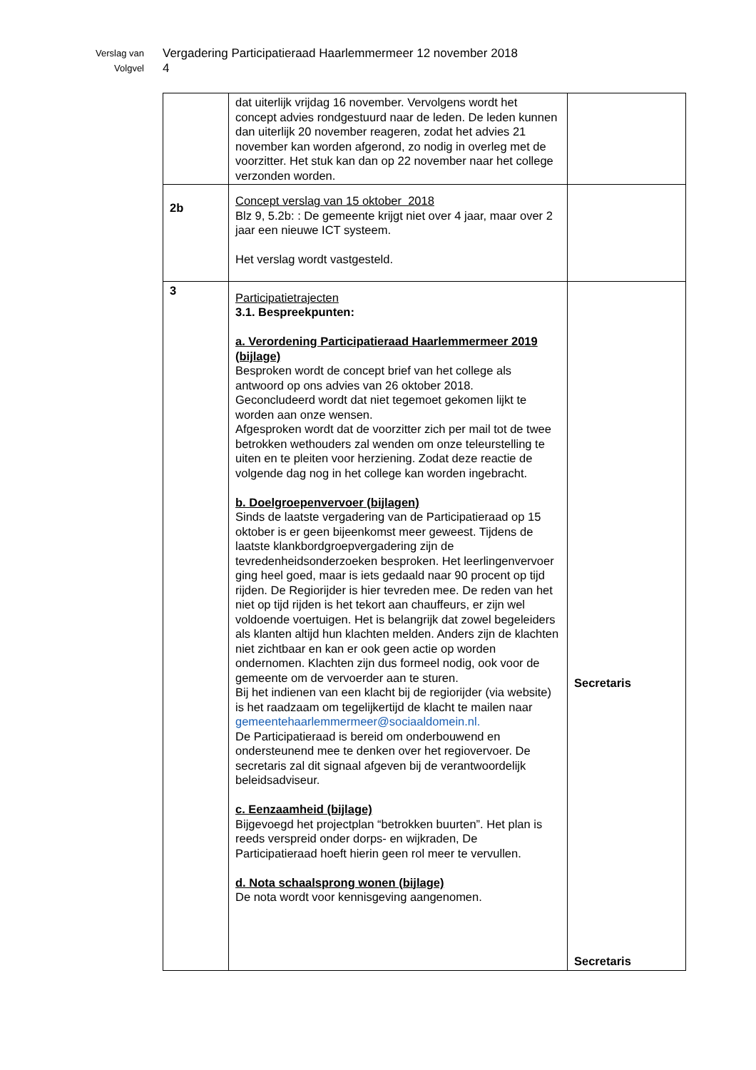Verslag van
Volgvel
Vergadering Participatieraad Haarlemmermeer 12 november 2018
4
| | dat uiterlijk vrijdag 16 november. Vervolgens wordt het concept advies rondgestuurd naar de leden. De leden kunnen dan uiterlijk 20 november reageren, zodat het advies 21 november kan worden afgerond, zo nodig in overleg met de voorzitter. Het stuk kan dan op 22 november naar het college verzonden worden. | |
| 2b | Concept verslag van 15 oktober 2018 Blz 9, 5.2b: : De gemeente krijgt niet over 4 jaar, maar over 2 jaar een nieuwe ICT systeem. Het verslag wordt vastgesteld. | |
| 3 | Participatietrajecten 3.1. Bespreekpunten: a. Verordening Participatieraad Haarlemmermeer 2019 (bijlage) Besproken wordt de concept brief van het college als antwoord op ons advies van 26 oktober 2018. Geconcludeerd wordt dat niet tegemoet gekomen lijkt te worden aan onze wensen. Afgesproken wordt dat de voorzitter zich per mail tot de twee betrokken wethouders zal wenden om onze teleurstelling te uiten en te pleiten voor herziening. Zodat deze reactie de volgende dag nog in het college kan worden ingebracht. b. Doelgroepenvervoer (bijlagen) Sinds de laatste vergadering van de Participatieraad op 15 oktober is er geen bijeenkomst meer geweest. Tijdens de laatste klankbordgroepvergadering zijn de tevredenheidsonderzoeken besproken. Het leerlingenvervoer ging heel goed, maar is iets gedaald naar 90 procent op tijd rijden. De Regiorijder is hier tevreden mee. De reden van het niet op tijd rijden is het tekort aan chauffeurs, er zijn wel voldoende voertuigen. Het is belangrijk dat zowel begeleiders als klanten altijd hun klachten melden. Anders zijn de klachten niet zichtbaar en kan er ook geen actie op worden ondernomen. Klachten zijn dus formeel nodig, ook voor de gemeente om de vervoerder aan te sturen. Bij het indienen van een klacht bij de regiorijder (via website) is het raadzaam om tegelijkertijd de klacht te mailen naar gemeentehaarlemmermeer@sociaaldomein.nl. De Participatieraad is bereid om onderbouwend en ondersteunend mee te denken over het regiovervoer. De secretaris zal dit signaal afgeven bij de verantwoordelijk beleidsadviseur. c. Eenzaamheid (bijlage) Bijgevoegd het projectplan “betrokken buurten”. Het plan is reeds verspreid onder dorps- en wijkraden, De Participatieraad hoeft hierin geen rol meer te vervullen. d. Nota schaalsprong wonen (bijlage) De nota wordt voor kennisgeving aangenomen. | Secretaris Secretaris |